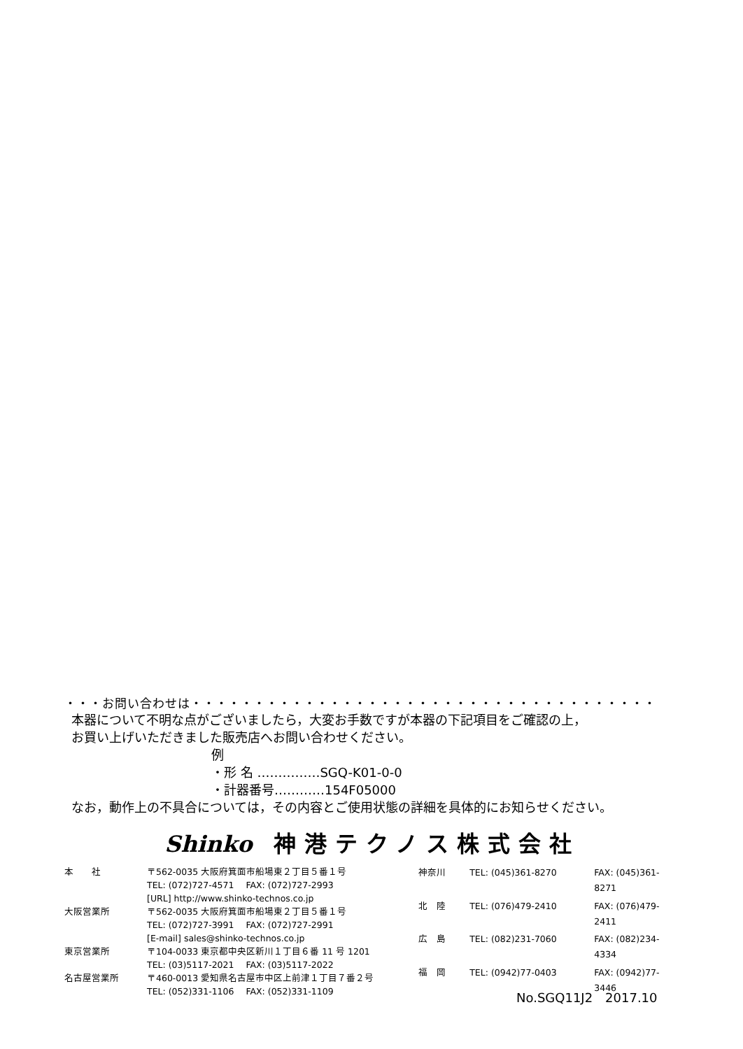・・・お問い合わせは・・・・・・・・・・・・・・・・・・・・・・・・・・・・・・・・・・・・・
本器について不明な点がございましたら，大変お手数ですが本器の下記項目をご確認の上，
お買い上げいただきました販売店へお問い合わせください。
例
・形 名 ……………SGQ-K01-0-0
・計器番号…………154F05000
なお，動作上の不具合については，その内容とご使用状態の詳細を具体的にお知らせください。
Shinko 神港テクノス株式会社
| 本 社 | 〒562-0035 大阪府箕面市船場東２丁目５番１号 TEL: (072)727-4571 FAX: (072)727-2993 [URL] http://www.shinko-technos.co.jp |
| 大阪営業所 | 〒562-0035 大阪府箕面市船場東２丁目５番１号 TEL: (072)727-3991 FAX: (072)727-2991 [E-mail] sales@shinko-technos.co.jp |
| 東京営業所 | 〒104-0033 東京都中央区新川１丁目６番 11 号 1201 TEL: (03)5117-2021 FAX: (03)5117-2022 |
| 名古屋営業所 | 〒460-0013 愛知県名古屋市中区上前津１丁目７番２号 TEL: (052)331-1106 FAX: (052)331-1109 |
| 神奈川 | TEL: (045)361-8270 | FAX: (045)361-8271 |
| 北 陸 | TEL: (076)479-2410 | FAX: (076)479-2411 |
| 広 島 | TEL: (082)231-7060 | FAX: (082)234-4334 |
| 福 岡 | TEL: (0942)77-0403 | FAX: (0942)77-3446 |
No.SGQ11J2　2017.10